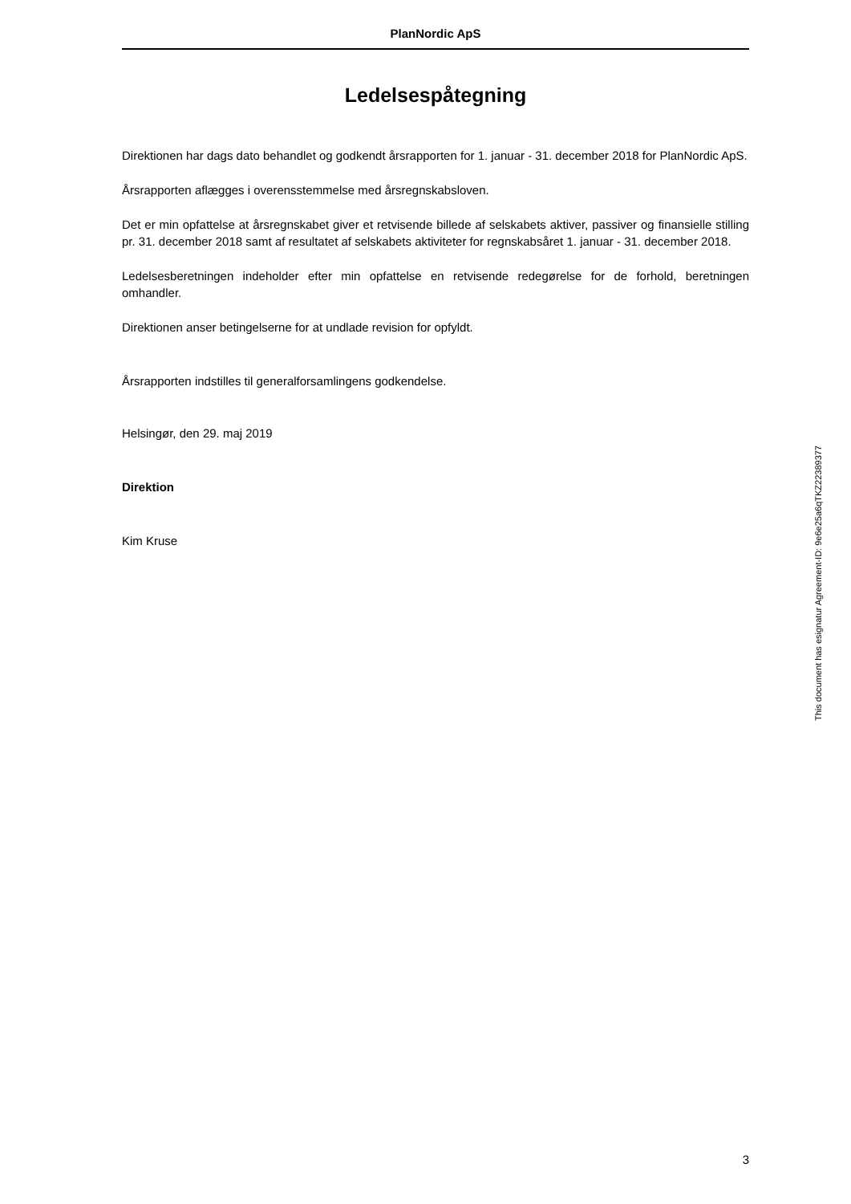PlanNordic ApS
Ledelsespåtegning
Direktionen har dags dato behandlet og godkendt årsrapporten for 1. januar - 31. december 2018 for PlanNordic ApS.
Årsrapporten aflægges i overensstemmelse med årsregnskabsloven.
Det er min opfattelse at årsregnskabet giver et retvisende billede af selskabets aktiver, passiver og finansielle stilling pr. 31. december 2018 samt af resultatet af selskabets aktiviteter for regnskabsåret 1. januar - 31. december 2018.
Ledelsesberetningen indeholder efter min opfattelse en retvisende redegørelse for de forhold, beretningen omhandler.
Direktionen anser betingelserne for at undlade revision for opfyldt.
Årsrapporten indstilles til generalforsamlingens godkendelse.
Helsingør, den 29. maj 2019
Direktion
Kim Kruse
This document has esignatur Agreement-ID: 9e6e25a6qTKZ22389377
3